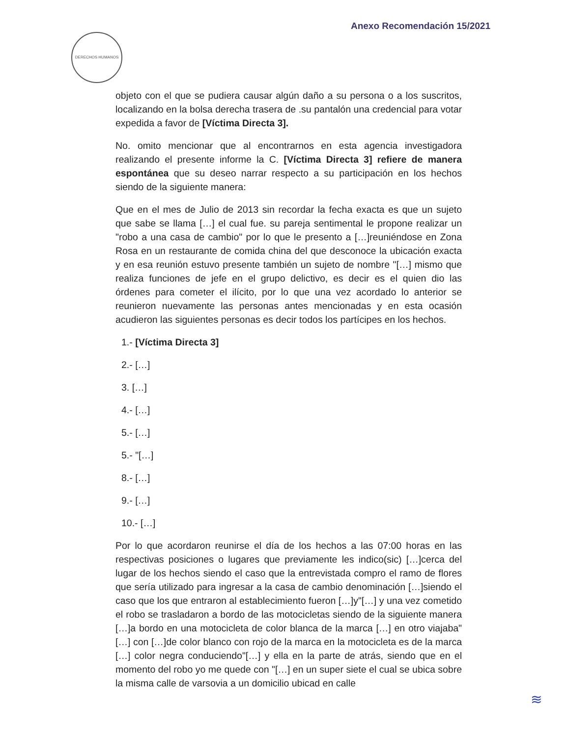Anexo Recomendación 15/2021
DERECHOS HUMANOS
objeto con el que se pudiera causar algún daño a su persona o a los suscritos, localizando en la bolsa derecha trasera de .su pantalón una credencial para votar expedida a favor de [Víctima Directa 3].
No. omito mencionar que al encontrarnos en esta agencia investigadora realizando el presente informe la C. [Víctima Directa 3] refiere de manera espontánea que su deseo narrar respecto a su participación en los hechos siendo de la siguiente manera:
Que en el mes de Julio de 2013 sin recordar la fecha exacta es que un sujeto que sabe se llama […] el cual fue. su pareja sentimental le propone realizar un "robo a una casa de cambio" por lo que le presento a […]reuniéndose en Zona Rosa en un restaurante de comida china del que desconoce la ubicación exacta y en esa reunión estuvo presente también un sujeto de nombre "[…] mismo que realiza funciones de jefe en el grupo delictivo, es decir es el quien dio las órdenes para cometer el ilícito, por lo que una vez acordado lo anterior se reunieron nuevamente las personas antes mencionadas y en esta ocasión acudieron las siguientes personas es decir todos los partícipes en los hechos.
1.- [Víctima Directa 3]
2.- […]
3. […]
4.- […]
5.- […]
5.- "[…]
8.- […]
9.- […]
10.- […]
Por lo que acordaron reunirse el día de los hechos a las 07:00 horas en las respectivas posiciones o lugares que previamente les indico(sic) […]cerca del lugar de los hechos siendo el caso que la entrevistada compro el ramo de flores que sería utilizado para ingresar a la casa de cambio denominación […]siendo el caso que los que entraron al establecimiento fueron […]y"[…] y una vez cometido el robo se trasladaron a bordo de las motocicletas siendo de la siguiente manera […]a bordo en una motocicleta de color blanca de la marca […] en otro viajaba"[…] con […]de color blanco con rojo de la marca en la motocicleta es de la marca […] color negra conduciendo"[…] y ella en la parte de atrás, siendo que en el momento del robo yo me quede con "[…] en un super siete el cual se ubica sobre la misma calle de varsovia a un domicilio ubicad en calle
≋